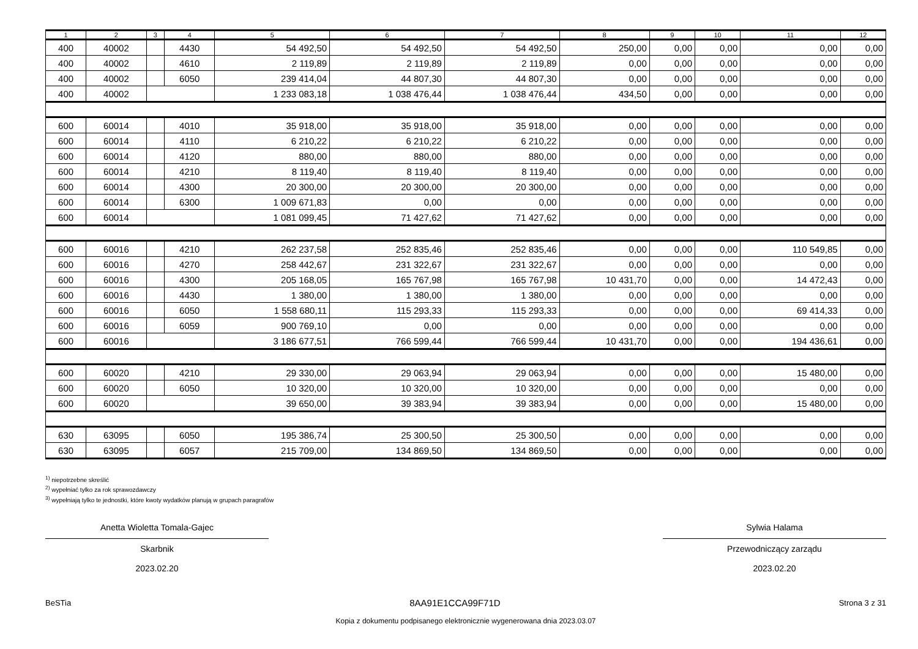| 1 | 2 | 3 | 4 | 5 | 6 | 7 | 8 | 9 | 10 | 11 | 12 |
| --- | --- | --- | --- | --- | --- | --- | --- | --- | --- | --- | --- |
| 400 | 40002 | | 4430 | 54 492,50 | 54 492,50 | 54 492,50 | 250,00 | 0,00 | 0,00 | 0,00 | 0,00 |
| 400 | 40002 | | 4610 | 2 119,89 | 2 119,89 | 2 119,89 | 0,00 | 0,00 | 0,00 | 0,00 | 0,00 |
| 400 | 40002 | | 6050 | 239 414,04 | 44 807,30 | 44 807,30 | 0,00 | 0,00 | 0,00 | 0,00 | 0,00 |
| 400 | 40002 | | | 1 233 083,18 | 1 038 476,44 | 1 038 476,44 | 434,50 | 0,00 | 0,00 | 0,00 | 0,00 |
| 600 | 60014 | | 4010 | 35 918,00 | 35 918,00 | 35 918,00 | 0,00 | 0,00 | 0,00 | 0,00 | 0,00 |
| 600 | 60014 | | 4110 | 6 210,22 | 6 210,22 | 6 210,22 | 0,00 | 0,00 | 0,00 | 0,00 | 0,00 |
| 600 | 60014 | | 4120 | 880,00 | 880,00 | 880,00 | 0,00 | 0,00 | 0,00 | 0,00 | 0,00 |
| 600 | 60014 | | 4210 | 8 119,40 | 8 119,40 | 8 119,40 | 0,00 | 0,00 | 0,00 | 0,00 | 0,00 |
| 600 | 60014 | | 4300 | 20 300,00 | 20 300,00 | 20 300,00 | 0,00 | 0,00 | 0,00 | 0,00 | 0,00 |
| 600 | 60014 | | 6300 | 1 009 671,83 | 0,00 | 0,00 | 0,00 | 0,00 | 0,00 | 0,00 | 0,00 |
| 600 | 60014 | | | 1 081 099,45 | 71 427,62 | 71 427,62 | 0,00 | 0,00 | 0,00 | 0,00 | 0,00 |
| 600 | 60016 | | 4210 | 262 237,58 | 252 835,46 | 252 835,46 | 0,00 | 0,00 | 0,00 | 110 549,85 | 0,00 |
| 600 | 60016 | | 4270 | 258 442,67 | 231 322,67 | 231 322,67 | 0,00 | 0,00 | 0,00 | 0,00 | 0,00 |
| 600 | 60016 | | 4300 | 205 168,05 | 165 767,98 | 165 767,98 | 10 431,70 | 0,00 | 0,00 | 14 472,43 | 0,00 |
| 600 | 60016 | | 4430 | 1 380,00 | 1 380,00 | 1 380,00 | 0,00 | 0,00 | 0,00 | 0,00 | 0,00 |
| 600 | 60016 | | 6050 | 1 558 680,11 | 115 293,33 | 115 293,33 | 0,00 | 0,00 | 0,00 | 69 414,33 | 0,00 |
| 600 | 60016 | | 6059 | 900 769,10 | 0,00 | 0,00 | 0,00 | 0,00 | 0,00 | 0,00 | 0,00 |
| 600 | 60016 | | | 3 186 677,51 | 766 599,44 | 766 599,44 | 10 431,70 | 0,00 | 0,00 | 194 436,61 | 0,00 |
| 600 | 60020 | | 4210 | 29 330,00 | 29 063,94 | 29 063,94 | 0,00 | 0,00 | 0,00 | 15 480,00 | 0,00 |
| 600 | 60020 | | 6050 | 10 320,00 | 10 320,00 | 10 320,00 | 0,00 | 0,00 | 0,00 | 0,00 | 0,00 |
| 600 | 60020 | | | 39 650,00 | 39 383,94 | 39 383,94 | 0,00 | 0,00 | 0,00 | 15 480,00 | 0,00 |
| 630 | 63095 | | 6050 | 195 386,74 | 25 300,50 | 25 300,50 | 0,00 | 0,00 | 0,00 | 0,00 | 0,00 |
| 630 | 63095 | | 6057 | 215 709,00 | 134 869,50 | 134 869,50 | 0,00 | 0,00 | 0,00 | 0,00 | 0,00 |
<sup>1)</sup> niepotrzebne skreślić
<sup>2)</sup> wypełniać tylko za rok sprawozdawczy
<sup>3)</sup> wypełniają tylko te jednostki, które kwoty wydatków planują w grupach paragrafów
Anetta Wioletta Tomala-Gajec
Skarbnik
2023.02.20
Sylwia Halama
Przewodniczący zarządu
2023.02.20
BeSTia 8AA91E1CCA99F71D Strona 3 z 31
Kopia z dokumentu podpisanego elektronicznie wygenerowana dnia 2023.03.07